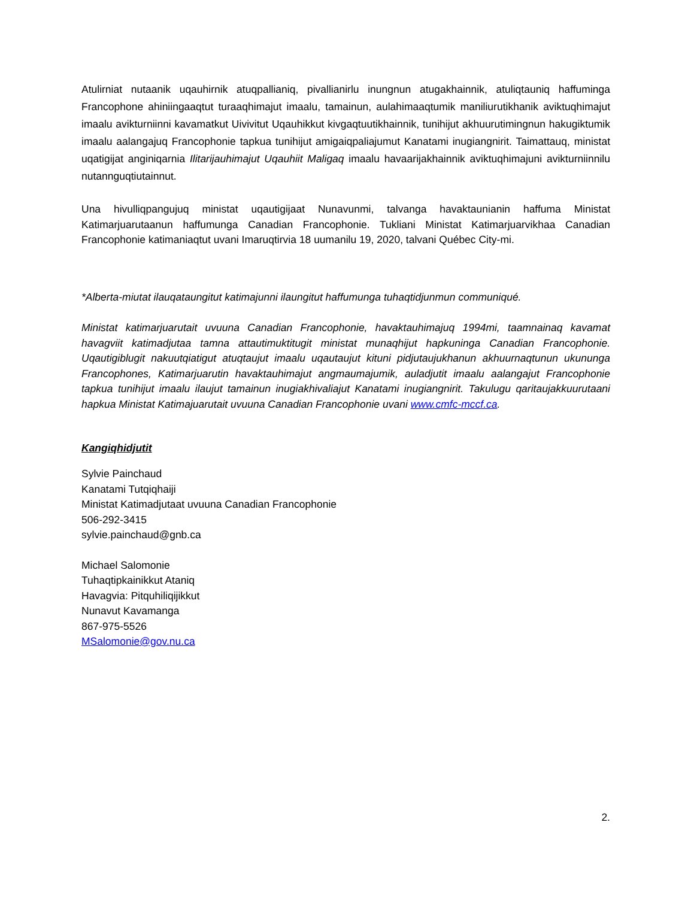Atulirniat nutaanik uqauhirnik atuqpallianiq, pivallianirlu inungnun atugakhainnik, atuliqtauniq haffuminga Francophone ahiniingaaqtut turaaqhimajut imaalu, tamainun, aulahimaaqtumik maniliurutikhanik aviktuqhimajut imaalu avikturniinni kavamatkut Uivivitut Uqauhikkut kivgaqtuutikhainnik, tunihijut akhuurutimingnun hakugiktumik imaalu aalangajuq Francophonie tapkua tunihijut amigaiqpaliajumut Kanatami inugiangnirit. Taimattauq, ministat uqatigijat anginiqarnia Ilitarijauhimajut Uqauhiit Maligaq imaalu havaarijakhainnik aviktuqhimajuni avikturniinnilu nutannguqtiutainnut.
Una hivulliqpangujuq ministat uqautigijaat Nunavunmi, talvanga havaktaunianin haffuma Ministat Katimarjuarutaanun haffumunga Canadian Francophonie. Tukliani Ministat Katimarjuarvikhaa Canadian Francophonie katimaniaqtut uvani Imaruqtirvia 18 uumanilu 19, 2020, talvani Québec City-mi.
*Alberta-miutat ilauqataungitut katimajunni ilaungitut haffumunga tuhaqtidjunmun communiqué.
Ministat katimarjuarutait uvuuna Canadian Francophonie, havaktauhimajuq 1994mi, taamnainaq kavamat havagviit katimadjutaa tamna attautimuktitugit ministat munaqhijut hapkuninga Canadian Francophonie. Uqautigiblugit nakuutqiatigut atuqtaujut imaalu uqautaujut kituni pidjutaujukhanun akhuurnaqtunun ukununga Francophones, Katimarjuarutin havaktauhimajut angmaumajumik, auladjutit imaalu aalangajut Francophonie tapkua tunihijut imaalu ilaujut tamainun inugiakhivaliajut Kanatami inugiangnirit. Takulugu qaritaujakkuurutaani hapkua Ministat Katimajuarutait uvuuna Canadian Francophonie uvani www.cmfc-mccf.ca.
Kangiqhidjutit
Sylvie Painchaud
Kanatami Tutqiqhaiji
Ministat Katimadjutaat uvuuna Canadian Francophonie
506-292-3415
sylvie.painchaud@gnb.ca
Michael Salomonie
Tuhaqtipkainikkut Ataniq
Havagvia: Pitquhiliqijikkut
Nunavut Kavamanga
867-975-5526
MSalomonie@gov.nu.ca
2.